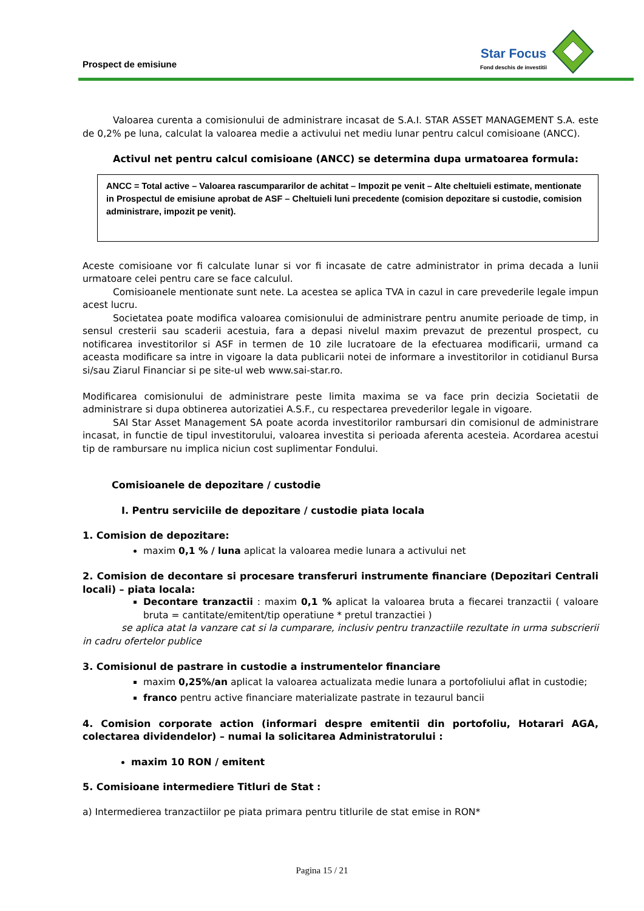Prospect de emisiune
Star Focus
Fond deschis de investitii
Valoarea curenta a comisionului de administrare incasat de S.A.I. STAR ASSET MANAGEMENT S.A. este de 0,2% pe luna, calculat la valoarea medie a activului net mediu lunar pentru calcul comisioane (ANCC).
Activul net pentru calcul comisioane (ANCC) se determina dupa urmatoarea formula:
ANCC = Total active – Valoarea rascumpararilor de achitat – Impozit pe venit – Alte cheltuieli estimate, mentionate in Prospectul de emisiune aprobat de ASF – Cheltuieli luni precedente (comision depozitare si custodie, comision administrare, impozit pe venit).
Aceste comisioane vor fi calculate lunar si vor fi incasate de catre administrator in prima decada a lunii urmatoare celei pentru care se face calculul.
Comisioanele mentionate sunt nete. La acestea se aplica TVA in cazul in care prevederile legale impun acest lucru.
Societatea poate modifica valoarea comisionului de administrare pentru anumite perioade de timp, in sensul cresterii sau scaderii acestuia, fara a depasi nivelul maxim prevazut de prezentul prospect, cu notificarea investitorilor si ASF in termen de 10 zile lucratoare de la efectuarea modificarii, urmand ca aceasta modificare sa intre in vigoare la data publicarii notei de informare a investitorilor in cotidianul Bursa si/sau Ziarul Financiar si pe site-ul web www.sai-star.ro.
Modificarea comisionului de administrare peste limita maxima se va face prin decizia Societatii de administrare si dupa obtinerea autorizatiei A.S.F., cu respectarea prevederilor legale in vigoare.
SAI Star Asset Management SA poate acorda investitorilor rambursari din comisionul de administrare incasat, in functie de tipul investitorului, valoarea investita si perioada aferenta acesteia. Acordarea acestui tip de rambursare nu implica niciun cost suplimentar Fondului.
Comisioanele de depozitare / custodie
I. Pentru serviciile de depozitare / custodie piata locala
1. Comision de depozitare:
maxim 0,1 % / luna aplicat la valoarea medie lunara a activului net
2. Comision de decontare si procesare transferuri instrumente financiare (Depozitari Centrali locali) – piata locala:
Decontare tranzactii : maxim 0,1 % aplicat la valoarea bruta a fiecarei tranzactii ( valoare bruta = cantitate/emitent/tip operatiune * pretul tranzactiei )
se aplica atat la vanzare cat si la cumparare, inclusiv pentru tranzactiile rezultate in urma subscrierii in cadru ofertelor publice
3. Comisionul de pastrare in custodie a instrumentelor financiare
maxim 0,25%/an aplicat la valoarea actualizata medie lunara a portofoliului aflat in custodie;
franco pentru active financiare materializate pastrate in tezaurul bancii
4. Comision corporate action (informari despre emitentii din portofoliu, Hotarari AGA, colectarea dividendelor) – numai la solicitarea Administratorului :
maxim 10 RON / emitent
5. Comisioane intermediere Titluri de Stat :
a) Intermedierea tranzactiilor pe piata primara pentru titlurile de stat emise in RON*
Pagina 15 / 21